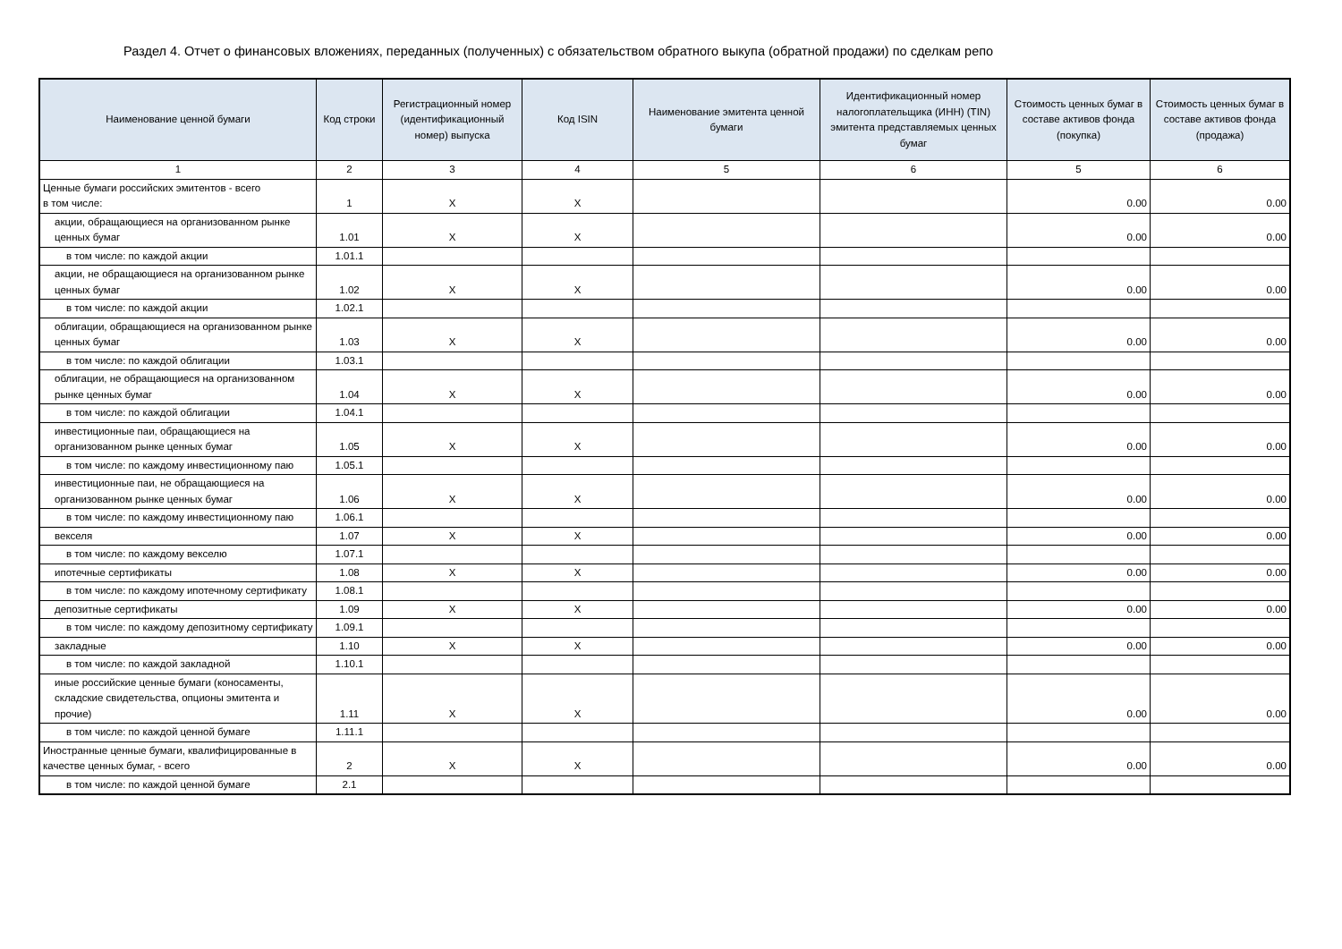Раздел 4. Отчет о финансовых вложениях, переданных (полученных) с обязательством обратного выкупа (обратной продажи) по сделкам репо
| Наименование ценной бумаги | Код строки | Регистрационный номер (идентификационный номер) выпуска | Код ISIN | Наименование эмитента ценной бумаги | Идентификационный номер налогоплательщика (ИНН) (TIN) эмитента представляемых ценных бумаг | Стоимость ценных бумаг в составе активов фонда (покупка) | Стоимость ценных бумаг в составе активов фонда (продажа) |
| --- | --- | --- | --- | --- | --- | --- | --- |
| 1 | 2 | 3 | 4 | 5 | 6 | 5 | 6 |
| Ценные бумаги российских эмитентов - всего в том числе: | 1 | X | X | | | 0.00 | 0.00 |
| акции, обращающиеся на организованном рынке ценных бумаг | 1.01 | X | X | | | 0.00 | 0.00 |
| в том числе: по каждой акции | 1.01.1 | | | | | | |
| акции, не обращающиеся на организованном рынке ценных бумаг | 1.02 | X | X | | | 0.00 | 0.00 |
| в том числе: по каждой акции | 1.02.1 | | | | | | |
| облигации, обращающиеся на организованном рынке ценных бумаг | 1.03 | X | X | | | 0.00 | 0.00 |
| в том числе: по каждой облигации | 1.03.1 | | | | | | |
| облигации, не обращающиеся на организованном рынке ценных бумаг | 1.04 | X | X | | | 0.00 | 0.00 |
| в том числе: по каждой облигации | 1.04.1 | | | | | | |
| инвестиционные паи, обращающиеся на организованном рынке ценных бумаг | 1.05 | X | X | | | 0.00 | 0.00 |
| в том числе: по каждому инвестиционному паю | 1.05.1 | | | | | | |
| инвестиционные паи, не обращающиеся на организованном рынке ценных бумаг | 1.06 | X | X | | | 0.00 | 0.00 |
| в том числе: по каждому инвестиционному паю | 1.06.1 | | | | | | |
| векселя | 1.07 | X | X | | | 0.00 | 0.00 |
| в том числе: по каждому векселю | 1.07.1 | | | | | | |
| ипотечные сертификаты | 1.08 | X | X | | | 0.00 | 0.00 |
| в том числе: по каждому ипотечному сертификату | 1.08.1 | | | | | | |
| депозитные сертификаты | 1.09 | X | X | | | 0.00 | 0.00 |
| в том числе: по каждому депозитному сертификату | 1.09.1 | | | | | | |
| закладные | 1.10 | X | X | | | 0.00 | 0.00 |
| в том числе: по каждой закладной | 1.10.1 | | | | | | |
| иные российские ценные бумаги (коносаменты, складские свидетельства, опционы эмитента и прочие) | 1.11 | X | X | | | 0.00 | 0.00 |
| в том числе: по каждой ценной бумаге | 1.11.1 | | | | | | |
| Иностранные ценные бумаги, квалифицированные в качестве ценных бумаг, - всего | 2 | X | X | | | 0.00 | 0.00 |
| в том числе: по каждой ценной бумаге | 2.1 | | | | | | |